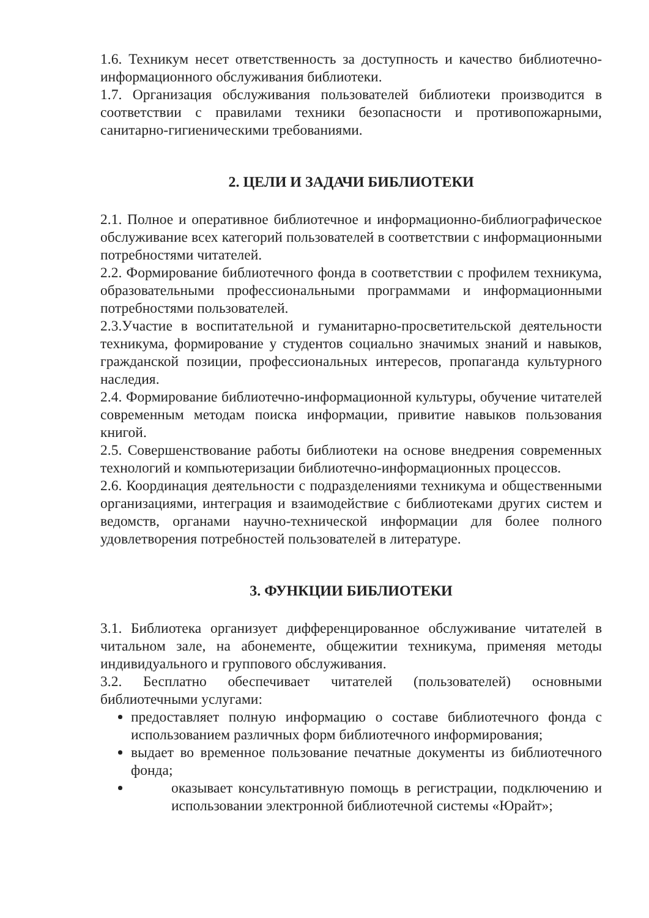1.6. Техникум несет ответственность за доступность и качество библиотечно-информационного обслуживания библиотеки.
1.7. Организация обслуживания пользователей библиотеки производится в соответствии с правилами техники безопасности и противопожарными, санитарно-гигиеническими требованиями.
2. ЦЕЛИ И ЗАДАЧИ БИБЛИОТЕКИ
2.1. Полное и оперативное библиотечное и информационно-библиографическое обслуживание всех категорий пользователей в соответствии с информационными потребностями читателей.
2.2. Формирование библиотечного фонда в соответствии с профилем техникума, образовательными профессиональными программами и информационными потребностями пользователей.
2.3.Участие в воспитательной и гуманитарно-просветительской деятельности техникума, формирование у студентов социально значимых знаний и навыков, гражданской позиции, профессиональных интересов, пропаганда культурного наследия.
2.4. Формирование библиотечно-информационной культуры, обучение читателей современным методам поиска информации, привитие навыков пользования книгой.
2.5. Совершенствование работы библиотеки на основе внедрения современных технологий и компьютеризации библиотечно-информационных процессов.
2.6. Координация деятельности с подразделениями техникума и общественными организациями, интеграция и взаимодействие с библиотеками других систем и ведомств, органами научно-технической информации для более полного удовлетворения потребностей пользователей в литературе.
3. ФУНКЦИИ БИБЛИОТЕКИ
3.1. Библиотека организует дифференцированное обслуживание читателей в читальном зале, на абонементе, общежитии техникума, применяя методы индивидуального и группового обслуживания.
3.2. Бесплатно обеспечивает читателей (пользователей) основными библиотечными услугами:
предоставляет полную информацию о составе библиотечного фонда с использованием различных форм библиотечного информирования;
выдает во временное пользование печатные документы из библиотечного фонда;
оказывает консультативную помощь в регистрации, подключению и использовании электронной библиотечной системы «Юрайт»;